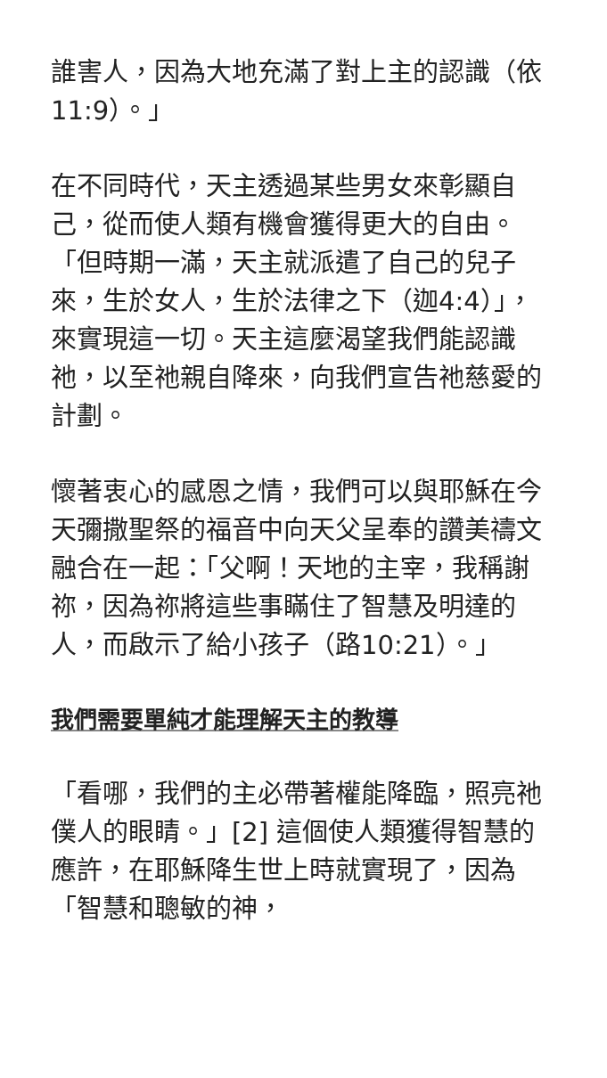誰害人，因為大地充滿了對上主的認識（依11:9）。」
在不同時代，天主透過某些男女來彰顯自己，從而使人類有機會獲得更大的自由。「但時期一滿，天主就派遣了自己的兒子來，生於女人，生於法律之下（迦4:4）」，來實現這一切。天主這麼渴望我們能認識祂，以至祂親自降來，向我們宣告祂慈愛的計劃。
懷著衷心的感恩之情，我們可以與耶穌在今天彌撒聖祭的福音中向天父呈奉的讚美禱文融合在一起：「父啊！天地的主宰，我稱謝祢，因為祢將這些事瞞住了智慧及明達的人，而啟示了給小孩子（路10:21）。」
我們需要單純才能理解天主的教導
「看哪，我們的主必帶著權能降臨，照亮祂僕人的眼睛。」[2] 這個使人類獲得智慧的應許，在耶穌降生世上時就實現了，因為「智慧和聰敏的神，